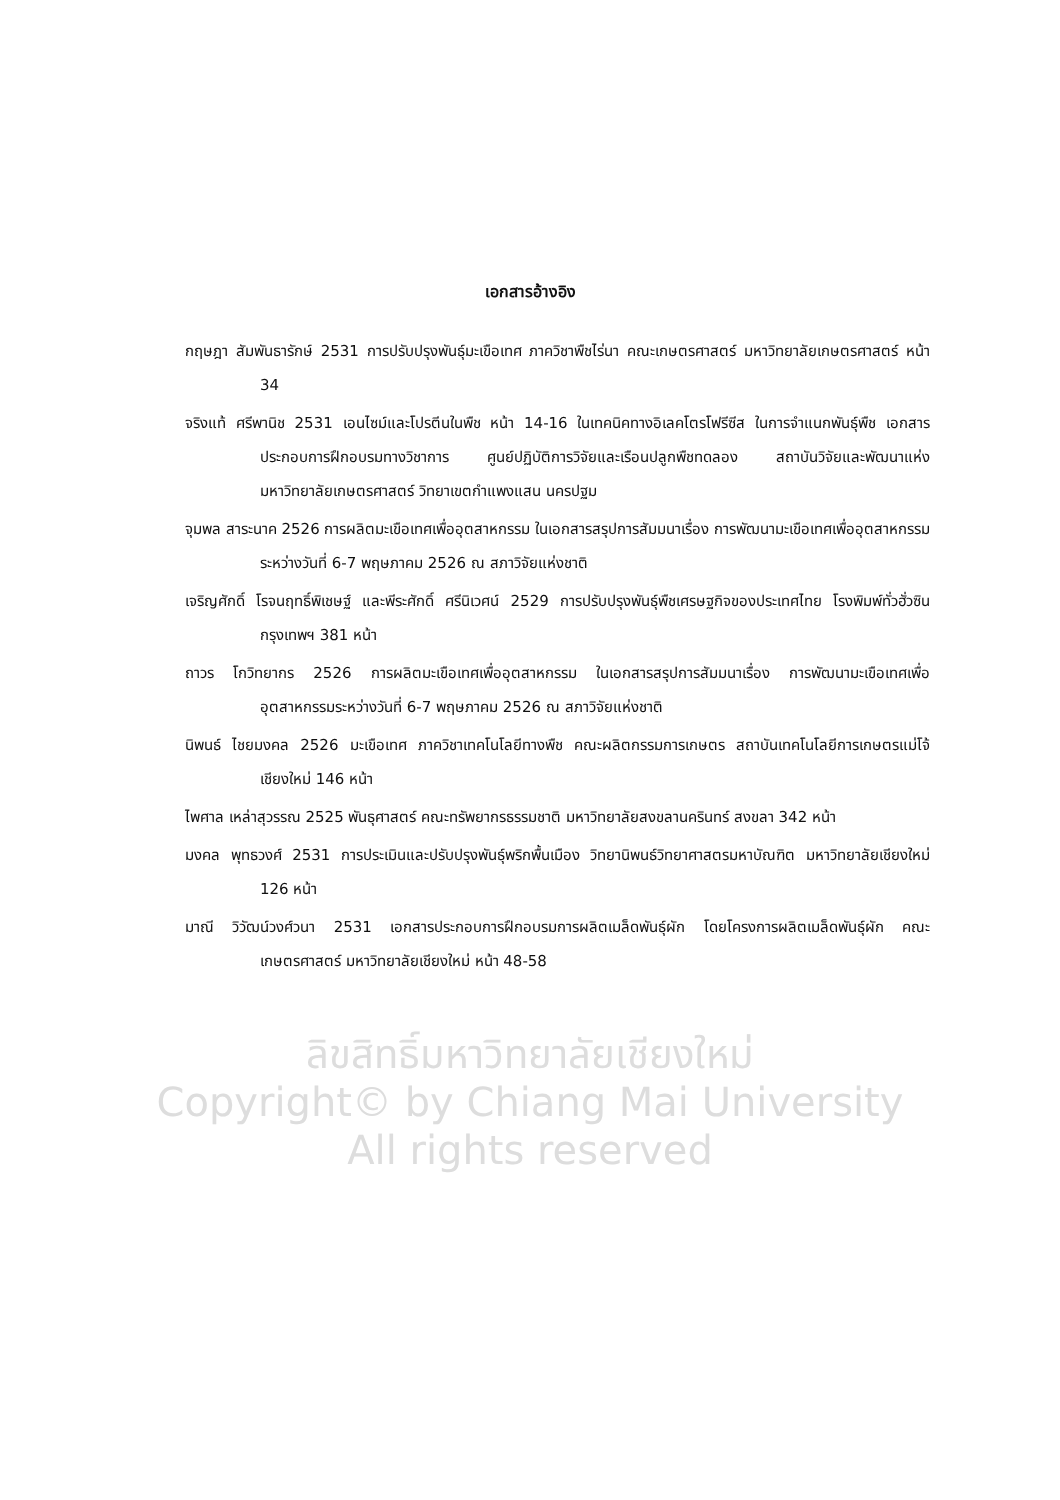เอกสารอ้างอิง
กฤษฎา สัมพันธารักษ์ 2531 การปรับปรุงพันธุ์มะเขือเทศ ภาควิชาพืชไร่นา คณะเกษตรศาสตร์ มหาวิทยาลัยเกษตรศาสตร์ หน้า 34
จริงแท้ ศรีพานิช 2531 เอนไซม์และโปรตีนในพืช หน้า 14-16 ในเทคนิคทางอิเลคโตรโฟรีซีส ในการจำแนกพันธุ์พืช เอกสารประกอบการฝึกอบรมทางวิชาการ ศูนย์ปฏิบัติการวิจัยและเรือนปลูกพืชทดลอง สถาบันวิจัยและพัฒนาแห่งมหาวิทยาลัยเกษตรศาสตร์ วิทยาเขตกำแพงแสน นครปฐม
จุมพล สาระนาค 2526 การผลิตมะเขือเทศเพื่ออุตสาหกรรม ในเอกสารสรุปการสัมมนาเรื่อง การพัฒนามะเขือเทศเพื่ออุตสาหกรรม ระหว่างวันที่ 6-7 พฤษภาคม 2526 ณ สภาวิจัยแห่งชาติ
เจริญศักดิ์ โรจนฤทธิ์พิเชษฐ์ และพีระศักดิ์ ศรีนิเวศน์ 2529 การปรับปรุงพันธุ์พืชเศรษฐกิจของประเทศไทย โรงพิมพ์ทั่วฮั่วซิน กรุงเทพฯ 381 หน้า
ถาวร โกวิทยากร 2526 การผลิตมะเขือเทศเพื่ออุตสาหกรรม ในเอกสารสรุปการสัมมนาเรื่อง การพัฒนามะเขือเทศเพื่ออุตสาหกรรมระหว่างวันที่ 6-7 พฤษภาคม 2526 ณ สภาวิจัยแห่งชาติ
นิพนธ์ ไชยมงคล 2526 มะเขือเทศ ภาควิชาเทคโนโลยีทางพืช คณะผลิตกรรมการเกษตร สถาบันเทคโนโลยีการเกษตรแม่โจ้ เชียงใหม่ 146 หน้า
ไพศาล เหล่าสุวรรณ 2525 พันธุศาสตร์ คณะทรัพยากรธรรมชาติ มหาวิทยาลัยสงขลานครินทร์ สงขลา 342 หน้า
มงคล พุทธวงศ์ 2531 การประเมินและปรับปรุงพันธุ์พริกพื้นเมือง วิทยานิพนธ์วิทยาศาสตรมหาบัณฑิต มหาวิทยาลัยเชียงใหม่ 126 หน้า
มาณี วิวัฒน์วงศ์วนา 2531 เอกสารประกอบการฝึกอบรมการผลิตเมล็ดพันธุ์ผัก โดยโครงการผลิตเมล็ดพันธุ์ผัก คณะเกษตรศาสตร์ มหาวิทยาลัยเชียงใหม่ หน้า 48-58
ลิขสิทธิ์มหาวิทยาลัยเชียงใหม่
Copyright© by Chiang Mai University
All rights reserved